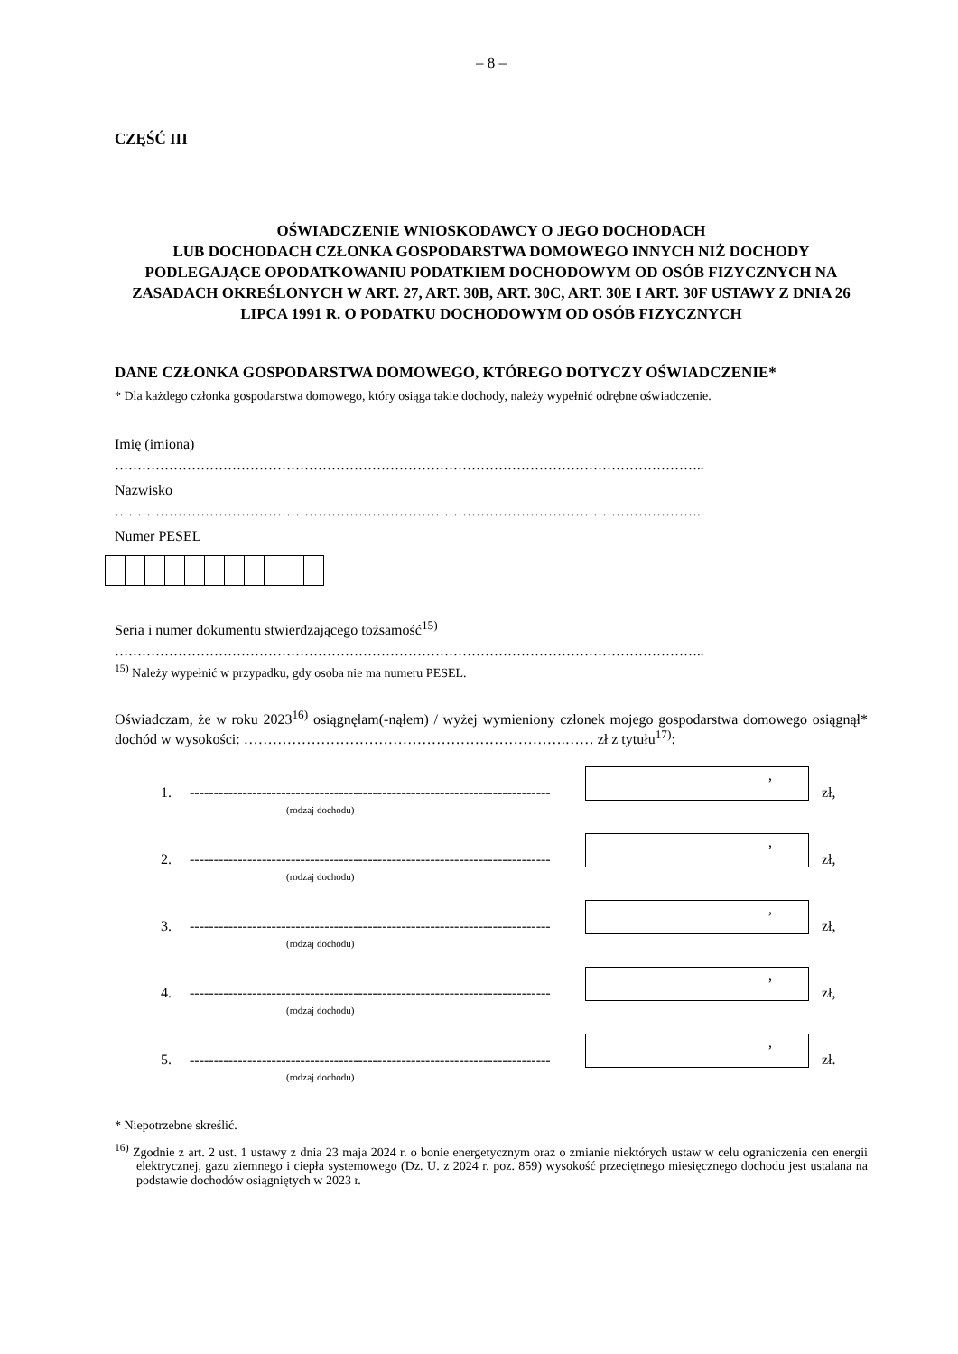– 8 –
CZĘŚĆ III
OŚWIADCZENIE WNIOSKODAWCY O JEGO DOCHODACH
LUB DOCHODACH CZŁONKA GOSPODARSTWA DOMOWEGO INNYCH NIŻ DOCHODY PODLEGAJĄCE OPODATKOWANIU PODATKIEM DOCHODOWYM OD OSÓB FIZYCZNYCH NA ZASADACH OKREŚLONYCH W ART. 27, ART. 30B, ART. 30C, ART. 30E I ART. 30F USTAWY Z DNIA 26 LIPCA 1991 R. O PODATKU DOCHODOWYM OD OSÓB FIZYCZNYCH
DANE CZŁONKA GOSPODARSTWA DOMOWEGO, KTÓREGO DOTYCZY OŚWIADCZENIE*
* Dla każdego członka gospodarstwa domowego, który osiąga takie dochody, należy wypełnić odrębne oświadczenie.
Imię (imiona)
…………………………………………………………………………………………………………………..
Nazwisko
…………………………………………………………………………………………………………………..
Numer PESEL
Seria i numer dokumentu stwierdzającego tożsamość<sup>15)</sup>
…………………………………………………………………………………………………………………..
<sup>15)</sup> Należy wypełnić w przypadku, gdy osoba nie ma numeru PESEL.
Oświadczam, że w roku 2023<sup>16)</sup> osiągnęłam(-nąłem) / wyżej wymieniony członek mojego gospodarstwa domowego osiągnął* dochód w wysokości: ………………………………………………………….…… zł z tytułu<sup>17)</sup>:
1. ---------------------------------------------------------------------------
,
zł,
(rodzaj dochodu)
2. ---------------------------------------------------------------------------
,
zł,
(rodzaj dochodu)
3. ---------------------------------------------------------------------------
,
zł,
(rodzaj dochodu)
4. ---------------------------------------------------------------------------
,
zł,
(rodzaj dochodu)
5. ---------------------------------------------------------------------------
,
zł.
(rodzaj dochodu)
* Niepotrzebne skreślić.
<sup>16)</sup> Zgodnie z art. 2 ust. 1 ustawy z dnia 23 maja 2024 r. o bonie energetycznym oraz o zmianie niektórych ustaw w celu ograniczenia cen energii elektrycznej, gazu ziemnego i ciepła systemowego (Dz. U. z 2024 r. poz. 859) wysokość przeciętnego miesięcznego dochodu jest ustalana na podstawie dochodów osiągniętych w 2023 r.